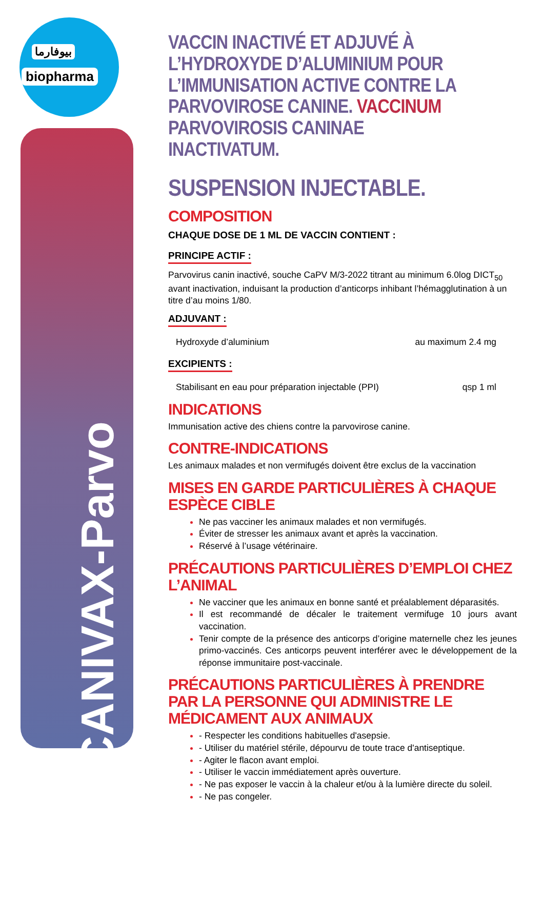بيوفارما
biopharma
CANIVAX-Parvo
VACCIN INACTIVÉ ET ADJUVÉ À L’HYDROXYDE D’ALUMINIUM POUR L’IMMUNISATION ACTIVE CONTRE LA PARVOVIROSE CANINE. VACCINUM PARVOVIROSIS CANINAE INACTIVATUM.
SUSPENSION INJECTABLE.
COMPOSITION
CHAQUE DOSE DE 1 ML DE VACCIN CONTIENT :
PRINCIPE ACTIF :
Parvovirus canin inactivé, souche CaPV M/3-2022 titrant au minimum 6.0log DICT<sub>50</sub> avant inactivation, induisant la production d’anticorps inhibant l’hémagglutination à un titre d’au moins 1/80.
ADJUVANT :
Hydroxyde d’aluminium au maximum 2.4 mg
EXCIPIENTS :
Stabilisant en eau pour préparation injectable (PPI) qsp 1 ml
INDICATIONS
Immunisation active des chiens contre la parvovirose canine.
CONTRE-INDICATIONS
Les animaux malades et non vermifugés doivent être exclus de la vaccination
MISES EN GARDE PARTICULIÈRES À CHAQUE ESPÈCE CIBLE
Ne pas vacciner les animaux malades et non vermifugés.
Éviter de stresser les animaux avant et après la vaccination.
Réservé à l’usage vétérinaire.
PRÉCAUTIONS PARTICULIÈRES D’EMPLOI CHEZ L’ANIMAL
Ne vacciner que les animaux en bonne santé et préalablement déparasités.
Il est recommandé de décaler le traitement vermifuge 10 jours avant vaccination.
Tenir compte de la présence des anticorps d’origine maternelle chez les jeunes primo-vaccinés. Ces anticorps peuvent interférer avec le développement de la réponse immunitaire post-vaccinale.
PRÉCAUTIONS PARTICULIÈRES À PRENDRE PAR LA PERSONNE QUI ADMINISTRE LE MÉDICAMENT AUX ANIMAUX
- Respecter les conditions habituelles d'asepsie.
- Utiliser du matériel stérile, dépourvu de toute trace d'antiseptique.
- Agiter le flacon avant emploi.
- Utiliser le vaccin immédiatement après ouverture.
- Ne pas exposer le vaccin à la chaleur et/ou à la lumière directe du soleil.
- Ne pas congeler.